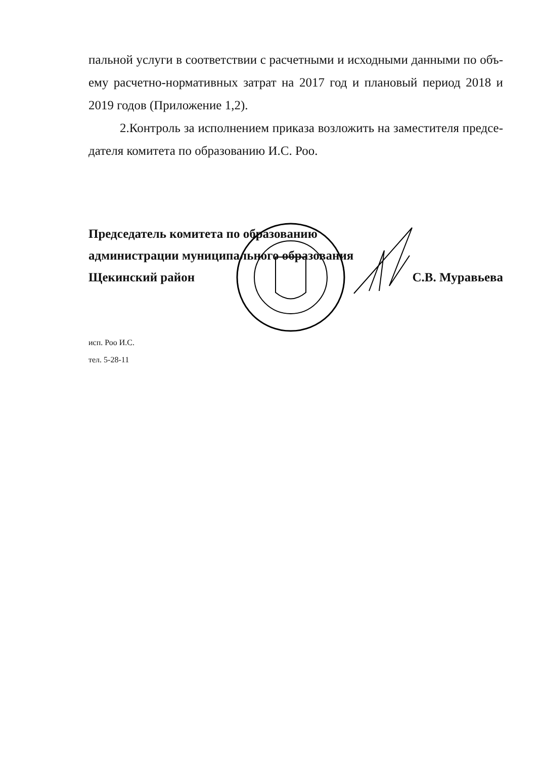пальной услуги в соответствии с расчетными и исходными данными по объ-ему расчетно-нормативных затрат на 2017 год и плановый период 2018 и 2019 годов (Приложение 1,2).
2.Контроль за исполнением приказа возложить на заместителя предсе-дателя комитета по образованию И.С. Роо.
Председатель комитета по образованию
администрации муниципального образования
Щекинский район С.В. Муравьева
исп. Роо И.С.
тел. 5-28-11